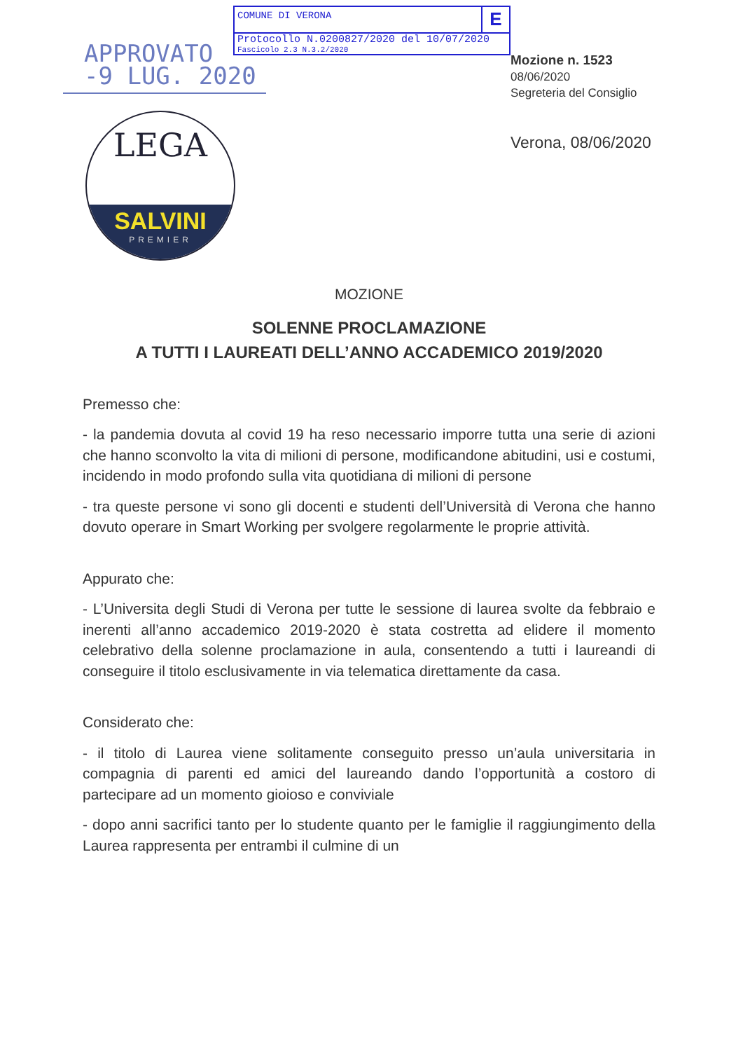COMUNE DI VERONA
E
Protocollo N.0200827/2020 del 10/07/2020
Fascicolo 2.3 N.3.2/2020
APPROVATO
-9 LUG. 2020
Mozione n. 1523
08/06/2020
Segreteria del Consiglio
Verona, 08/06/2020
LEGA
SALVINI
PREMIER
MOZIONE
SOLENNE PROCLAMAZIONE
A TUTTI I LAUREATI DELL’ANNO ACCADEMICO 2019/2020
Premesso che:
- la pandemia dovuta al covid 19 ha reso necessario imporre tutta una serie di azioni che hanno sconvolto la vita di milioni di persone, modificandone abitudini, usi e costumi, incidendo in modo profondo sulla vita quotidiana di milioni di persone
- tra queste persone vi sono gli docenti e studenti dell’Università di Verona che hanno dovuto operare in Smart Working per svolgere regolarmente le proprie attività.
Appurato che:
- L’Universita degli Studi di Verona per tutte le sessione di laurea svolte da febbraio e inerenti all’anno accademico 2019-2020 è stata costretta ad elidere il momento celebrativo della solenne proclamazione in aula, consentendo a tutti i laureandi di conseguire il titolo esclusivamente in via telematica direttamente da casa.
Considerato che:
- il titolo di Laurea viene solitamente conseguito presso un’aula universitaria in compagnia di parenti ed amici del laureando dando l’opportunità a costoro di partecipare ad un momento gioioso e conviviale
- dopo anni sacrifici tanto per lo studente quanto per le famiglie il raggiungimento della Laurea rappresenta per entrambi il culmine di un